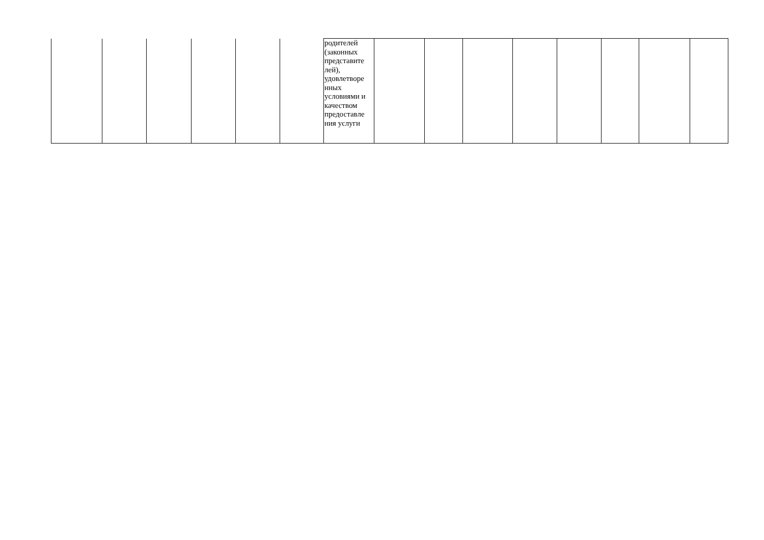| | | | | | | родителей (законных представите лей), удовлетворе нных условиями и качеством предоставле ния услуги | | | | | | | | |